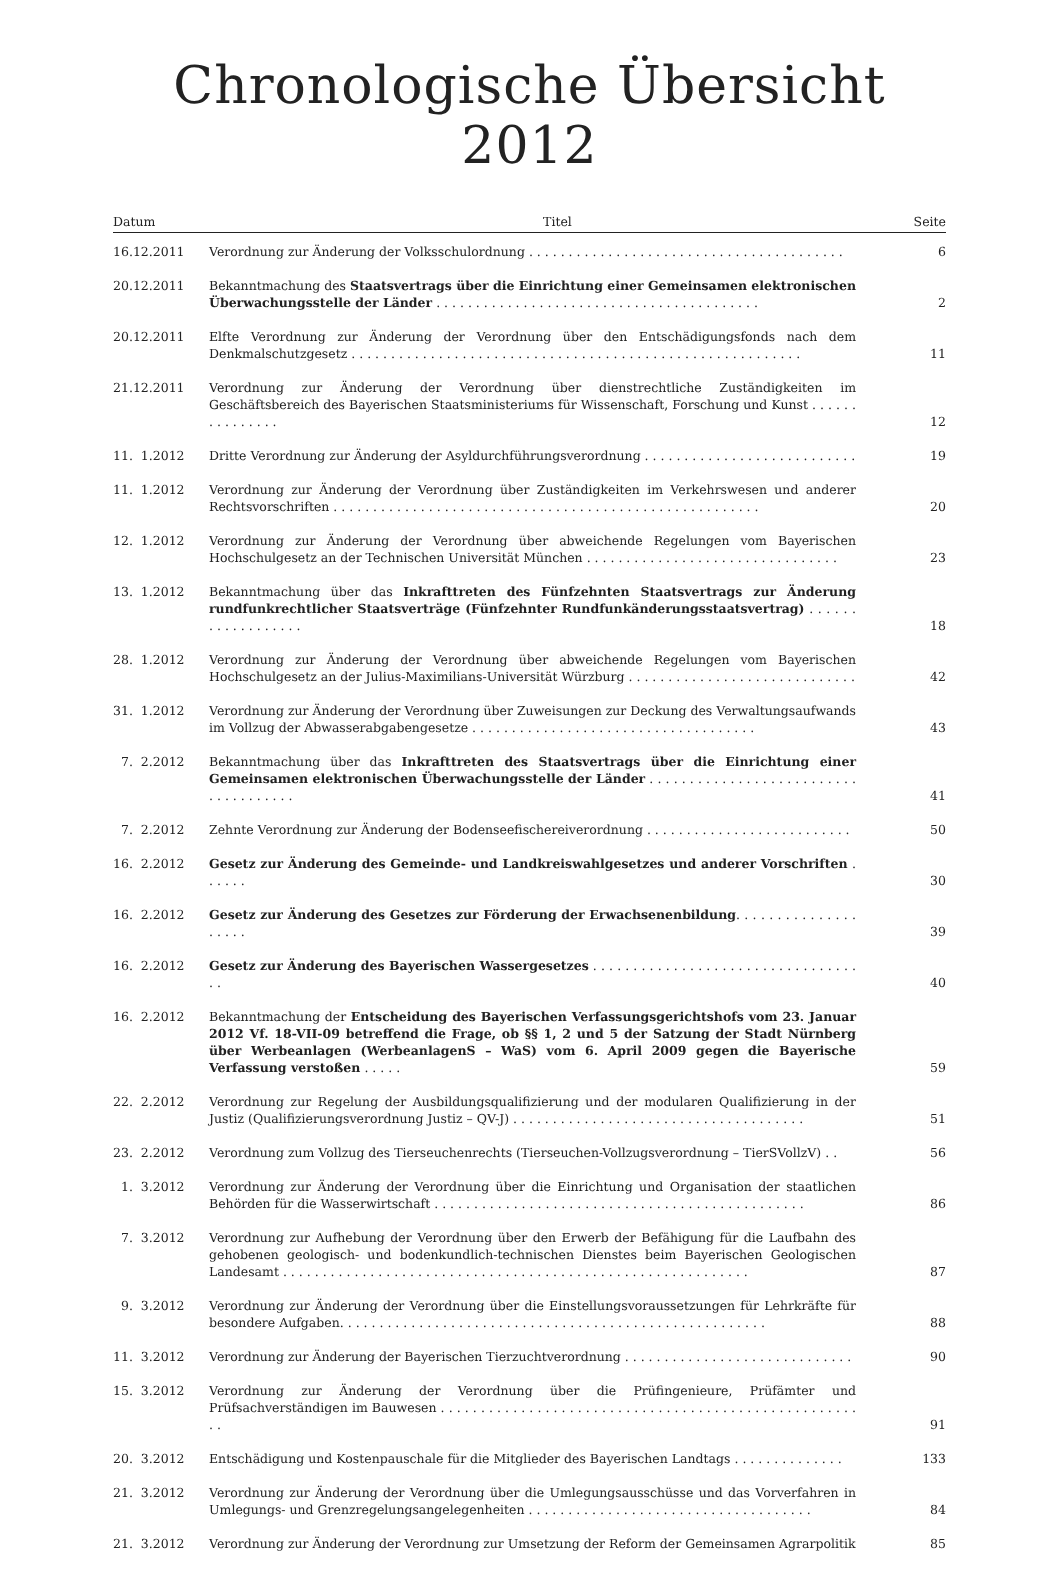Chronologische Übersicht 2012
| Datum | Titel | Seite |
| --- | --- | --- |
| 16.12.2011 | Verordnung zur Änderung der Volksschulordnung . . . . . . . . . . . . . . . . . . . . . . . . . . . . . . . . . . . . . . . . | 6 |
| 20.12.2011 | Bekanntmachung des Staatsvertrags über die Einrichtung einer Gemeinsamen elektronischen Überwachungsstelle der Länder . . . . . . . . . . . . . . . . . . . . . . . . . . . . . . . . . . . . . . . . . | 2 |
| 20.12.2011 | Elfte Verordnung zur Änderung der Verordnung über den Entschädigungsfonds nach dem Denkmalschutzgesetz . . . . . . . . . . . . . . . . . . . . . . . . . . . . . . . . . . . . . . . . . . . . . . . . . . . . . . . . . | 11 |
| 21.12.2011 | Verordnung zur Änderung der Verordnung über dienstrechtliche Zuständigkeiten im Geschäftsbereich des Bayerischen Staatsministeriums für Wissenschaft, Forschung und Kunst . . . . . . . . . . . . . . . | 12 |
| 11. 1.2012 | Dritte Verordnung zur Änderung der Asyldurchführungsverordnung . . . . . . . . . . . . . . . . . . . . . . . . . . . | 19 |
| 11. 1.2012 | Verordnung zur Änderung der Verordnung über Zuständigkeiten im Verkehrswesen und anderer Rechtsvorschriften . . . . . . . . . . . . . . . . . . . . . . . . . . . . . . . . . . . . . . . . . . . . . . . . . . . . . . | 20 |
| 12. 1.2012 | Verordnung zur Änderung der Verordnung über abweichende Regelungen vom Bayerischen Hochschulgesetz an der Technischen Universität München . . . . . . . . . . . . . . . . . . . . . . . . . . . . . . . . | 23 |
| 13. 1.2012 | Bekanntmachung über das Inkrafttreten des Fünfzehnten Staatsvertrags zur Änderung rundfunkrechtlicher Staatsverträge (Fünfzehnter Rundfunkänderungsstaatsvertrag) . . . . . . . . . . . . . . . . . . | 18 |
| 28. 1.2012 | Verordnung zur Änderung der Verordnung über abweichende Regelungen vom Bayerischen Hochschulgesetz an der Julius-Maximilians-Universität Würzburg . . . . . . . . . . . . . . . . . . . . . . . . . . . . . | 42 |
| 31. 1.2012 | Verordnung zur Änderung der Verordnung über Zuweisungen zur Deckung des Verwaltungsaufwands im Vollzug der Abwasserabgabengesetze . . . . . . . . . . . . . . . . . . . . . . . . . . . . . . . . . . . . | 43 |
| 7. 2.2012 | Bekanntmachung über das Inkrafttreten des Staatsvertrags über die Einrichtung einer Gemeinsamen elektronischen Überwachungsstelle der Länder . . . . . . . . . . . . . . . . . . . . . . . . . . . . . . . . . . . . . | 41 |
| 7. 2.2012 | Zehnte Verordnung zur Änderung der Bodenseefischereiverordnung . . . . . . . . . . . . . . . . . . . . . . . . . . | 50 |
| 16. 2.2012 | Gesetz zur Änderung des Gemeinde- und Landkreiswahlgesetzes und anderer Vorschriften . . . . . . | 30 |
| 16. 2.2012 | Gesetz zur Änderung des Gesetzes zur Förderung der Erwachsenenbildung . . . . . . . . . . . . . . . . . . . . | 39 |
| 16. 2.2012 | Gesetz zur Änderung des Bayerischen Wassergesetzes . . . . . . . . . . . . . . . . . . . . . . . . . . . . . . . . . . . | 40 |
| 16. 2.2012 | Bekanntmachung der Entscheidung des Bayerischen Verfassungsgerichtshofs vom 23. Januar 2012 Vf. 18-VII-09 betreffend die Frage, ob §§ 1, 2 und 5 der Satzung der Stadt Nürnberg über Werbeanlagen (WerbeanlagenS – WaS) vom 6. April 2009 gegen die Bayerische Verfassung verstoßen . . . . . | 59 |
| 22. 2.2012 | Verordnung zur Regelung der Ausbildungsqualifizierung und der modularen Qualifizierung in der Justiz (Qualifizierungsverordnung Justiz – QV-J) . . . . . . . . . . . . . . . . . . . . . . . . . . . . . . . . . . . . . | 51 |
| 23. 2.2012 | Verordnung zum Vollzug des Tierseuchenrechts (Tierseuchen-Vollzugsverordnung – TierSVollzV) . . | 56 |
| 1. 3.2012 | Verordnung zur Änderung der Verordnung über die Einrichtung und Organisation der staatlichen Behörden für die Wasserwirtschaft . . . . . . . . . . . . . . . . . . . . . . . . . . . . . . . . . . . . . . . . . . . . . . . | 86 |
| 7. 3.2012 | Verordnung zur Aufhebung der Verordnung über den Erwerb der Befähigung für die Laufbahn des gehobenen geologisch- und bodenkundlich-technischen Dienstes beim Bayerischen Geologischen Landesamt . . . . . . . . . . . . . . . . . . . . . . . . . . . . . . . . . . . . . . . . . . . . . . . . . . . . . . . . . . . | 87 |
| 9. 3.2012 | Verordnung zur Änderung der Verordnung über die Einstellungsvoraussetzungen für Lehrkräfte für besondere Aufgaben. . . . . . . . . . . . . . . . . . . . . . . . . . . . . . . . . . . . . . . . . . . . . . . . . . . . . . | 88 |
| 11. 3.2012 | Verordnung zur Änderung der Bayerischen Tierzuchtverordnung . . . . . . . . . . . . . . . . . . . . . . . . . . . . . | 90 |
| 15. 3.2012 | Verordnung zur Änderung der Verordnung über die Prüfingenieure, Prüfämter und Prüfsachverständigen im Bauwesen . . . . . . . . . . . . . . . . . . . . . . . . . . . . . . . . . . . . . . . . . . . . . . . . . . . . . . | 91 |
| 20. 3.2012 | Entschädigung und Kostenpauschale für die Mitglieder des Bayerischen Landtags . . . . . . . . . . . . . . | 133 |
| 21. 3.2012 | Verordnung zur Änderung der Verordnung über die Umlegungsausschüsse und das Vorverfahren in Umlegungs- und Grenzregelungsangelegenheiten . . . . . . . . . . . . . . . . . . . . . . . . . . . . . . . . . . . . | 84 |
| 21. 3.2012 | Verordnung zur Änderung der Verordnung zur Umsetzung der Reform der Gemeinsamen Agrarpolitik | 85 |